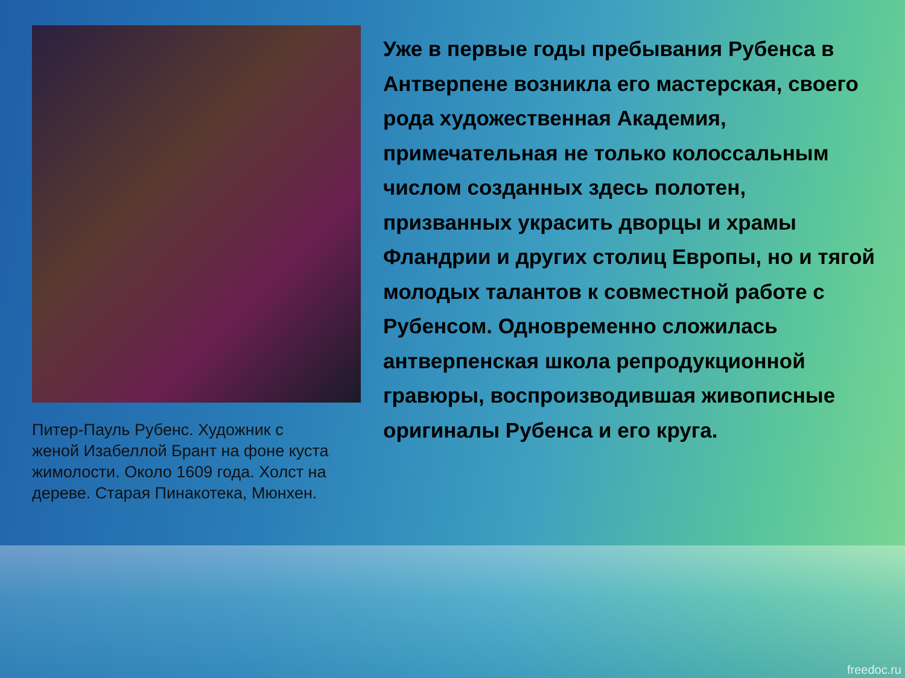Питер-Пауль Рубенс. Художник с женой Изабеллой Брант на фоне куста жимолости. Около 1609 года. Холст на дереве. Старая Пинакотека, Мюнхен.
Уже в первые годы пребывания Рубенса в Антверпене возникла его мастерская, своего рода художественная Академия, примечательная не только колоссальным числом созданных здесь полотен, призванных украсить дворцы и храмы Фландрии и других столиц Европы, но и тягой молодых талантов к совместной работе с Рубенсом. Одновременно сложилась антверпенская школа репродукционной гравюры, воспроизводившая живописные оригиналы Рубенса и его круга.
freedoc.ru